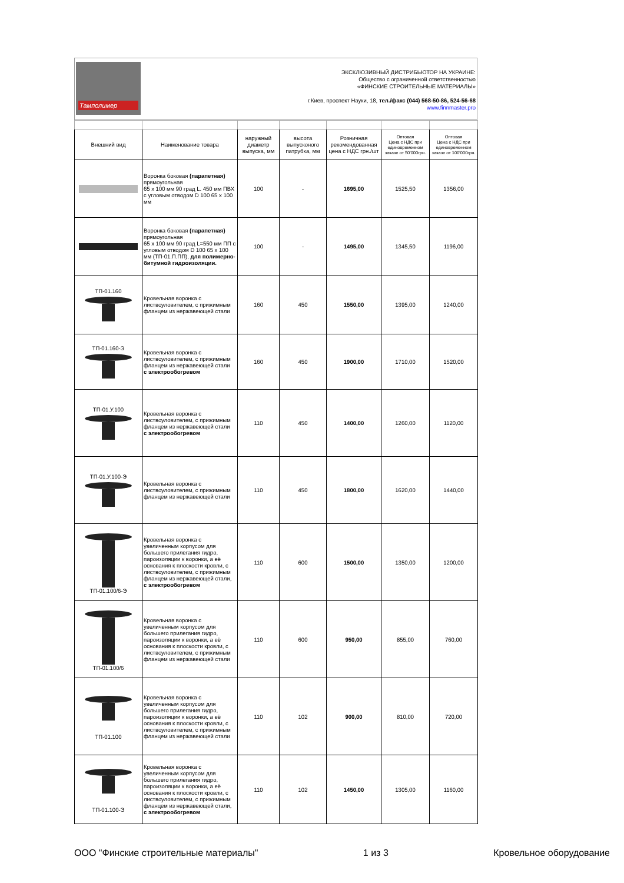Тамполимер
ЭКСКЛЮЗИВНЫЙ ДИСТРИБЬЮТОР НА УКРАИНЕ:
Общество с ограниченной ответственностью
«ФИНСКИЕ СТРОИТЕЛЬНЫЕ МАТЕРИАЛЫ»
г.Киев, проспект Науки, 18, тел./факс (044) 568-50-86, 524-56-68
www.finnmaster.pro
| Внешний вид | Наименование товара | наружный диаметр выпуска, мм | высота выпусконого патрубка, мм | Розничная рекомендованная цена с НДС грн./шт | Оптовая Цена с НДС при единовременном заказе от 50'000грн. | Оптовая Цена с НДС при единовременном заказе от 100'000грн. |
| --- | --- | --- | --- | --- | --- | --- |
| | Воронка боковая (парапетная) прямоугольная 65 х 100 мм 90 град L. 450 мм ПВХ с угловым отводом D 100 65 х 100 мм | 100 | - | 1695,00 | 1525,50 | 1356,00 |
| | Воронка боковая (парапетная) прямоугольная 65 х 100 мм 90 град L=550 мм ПП с угловым отводом D 100 65 х 100 мм (ТП-01.П.ПП), для полимерно-битумной гидроизоляции. | 100 | - | 1495,00 | 1345,50 | 1196,00 |
| ТП-01.160 | Кровельная воронка с листвоуловителем, с прижимным фланцем из нержавеющей стали | 160 | 450 | 1550,00 | 1395,00 | 1240,00 |
| ТП-01.160-Э | Кровельная воронка с листвоуловителем, с прижимным фланцем из нержавеющей стали с электрообогревом | 160 | 450 | 1900,00 | 1710,00 | 1520,00 |
| ТП-01.У.100 | Кровельная воронка с листвоуловителем, с прижимным фланцем из нержавеющей стали с электрообогревом | 110 | 450 | 1400,00 | 1260,00 | 1120,00 |
| ТП-01.У.100-Э | Кровельная воронка с листвоуловителем, с прижимным фланцем из нержавеющей стали | 110 | 450 | 1800,00 | 1620,00 | 1440,00 |
| ТП-01.100/6-Э | Кровельная воронка с увеличенным корпусом для большего прилегания гидро, пароизоляции к воронки, а её основания к плоскости кровли, с листвоуловителем, с прижимным фланцем из нержавеющей стали, с электрообогревом | 110 | 600 | 1500,00 | 1350,00 | 1200,00 |
| ТП-01.100/6 | Кровельная воронка с увеличенным корпусом для большего прилегания гидро, пароизоляции к воронки, а её основания к плоскости кровли, с листвоуловителем, с прижимным фланцем из нержавеющей стали | 110 | 600 | 950,00 | 855,00 | 760,00 |
| ТП-01.100 | Кровельная воронка с увеличенным корпусом для большего прилегания гидро, пароизоляции к воронки, а её основания к плоскости кровли, с листвоуловителем, с прижимным фланцем из нержавеющей стали | 110 | 102 | 900,00 | 810,00 | 720,00 |
| ТП-01.100-Э | Кровельная воронка с увеличенным корпусом для большего прилегания гидро, пароизоляции к воронки, а её основания к плоскости кровли, с листвоуловителем, с прижимным фланцем из нержавеющей стали, с электрообогревом | 110 | 102 | 1450,00 | 1305,00 | 1160,00 |
ООО "Финские строительные материалы" 1 из 3 Кровельное оборудование